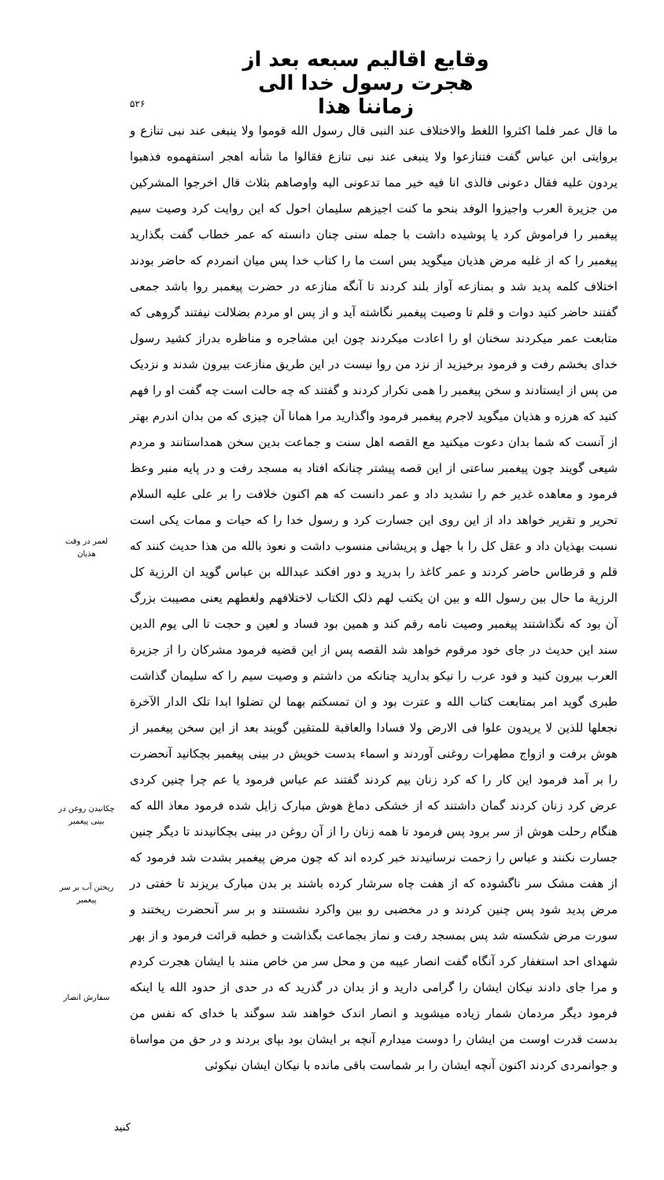وقایع اقالیم سبعه بعد از هجرت رسول خدا الی زماننا هذا
۵۲۶
ما قال عمر فلما اکثروا اللغط والاختلاف عند النبی قال رسول الله قوموا ولا ینبغی عند نبی تنازع و بروایتی ابن عباس گفت فتنازعوا ولا ینبغی عند نبی تنازع فقالوا ما شأنه اهجر استفهموه فذهبوا یردون علیه فقال دعونی فالذی انا فیه خیر مما تدعونی الیه واوصاهم بثلاث قال اخرجوا المشرکین من جزیرة العرب واجیزوا الوفد بنحو ما کنت اجیزهم سلیمان احول که این روایت کرد وصیت سیم پیغمبر را فراموش کرد یا پوشیده داشت با جمله سنی چنان دانسته که عمر خطاب گفت بگذارید پیغمبر را که از غلبه مرض هذیان میگوید بس است ما را کتاب خدا پس میان انمردم که حاضر بودند اختلاف کلمه پدید شد و بمنازعه آواز بلند کردند تا آنگه منازعه در حضرت پیغمبر روا باشد جمعی گفتند حاضر کنید دوات و قلم تا وصیت پیغمبر نگاشته آید و از پس او مردم بضلالت نیفتند گروهی که متابعت عمر میکردند سخنان او را اعادت میکردند چون این مشاجره و مناظره بدراز کشید رسول خدای بخشم رفت و فرمود برخیزید از نزد من روا نیست در این طریق منازعت بیرون شدند و نزدیک من پس از ایستادند و سخن پیغمبر را همی تکرار کردند و گفتند که چه حالت است چه گفت او را فهم کنید که هرزه و هذیان میگوید لاجرم پیغمبر فرمود واگذارید مرا همانا آن چیزی که من بدان اندرم بهتر از آنست که شما بدان دعوت میکنید مع القصه اهل سنت و جماعت بدین سخن همداستانند و مردم شیعی گویند چون پیغمبر ساعتی از این قصه پیشتر چنانکه افتاد به مسجد رفت و در پایه منبر وعظ فرمود و معاهده غدیر خم را تشدید داد و عمر دانست که هم اکنون خلافت را بر علی علیه السلام تحریر و تقریر خواهد داد از این روی این جسارت کرد و رسول خدا را که حیات و ممات یکی است نسبت بهذیان داد و عقل کل را با جهل و پریشانی منسوب داشت و نعوذ بالله من هذا حدیث کنند که قلم و قرطاس حاضر کردند و عمر کاغذ را بدرید و دور افکند عبدالله بن عباس گوید ان الرزیة کل الرزیة ما حال بین رسول الله و بین ان یکتب لهم ذلک الکتاب لاختلافهم ولغطهم یعنی مصیبت بزرگ آن بود که نگذاشتند پیغمبر وصیت نامه رقم کند و همین بود فساد و لعین و حجت تا الی یوم الدین سند این حدیث در جای خود مرقوم خواهد شد القصه پس از این قضیه فرمود مشرکان را از جزیرة العرب بیرون کنید و فود عرب را نیکو بدارید چنانکه من داشتم و وصیت سیم را که سلیمان گذاشت طبری گوید امر بمتابعت کتاب الله و عترت بود و ان تمسکتم بهما لن تضلوا ابدا تلک الدار الآخرة نجعلها للذین لا یریدون علوا فی الارض ولا فسادا والعاقبة للمتقین گویند بعد از این سخن پیغمبر از هوش برفت و ازواج مطهرات روغنی آوردند و اسماء بدست خویش در بینی پیغمبر بچکانید آنحضرت را بر آمد فرمود این کار را که کرد زنان بیم کردند گفتند عم عباس فرمود یا عم چرا چنین کردی عرض کرد زنان کردند گمان داشتند که از خشکی دماغ هوش مبارک زایل شده فرمود معاذ الله که هنگام رحلت هوش از سر برود پس فرمود تا همه زنان را از آن روغن در بینی بچکانیدند تا دیگر چنین جسارت نکنند و عباس را زحمت نرسانیدند خبر کرده اند که چون مرض پیغمبر بشدت شد فرمود که از هفت مشک سر ناگشوده که از هفت چاه سرشار کرده باشند بر بدن مبارک بریزند تا خفتی در مرض پدید شود پس چنین کردند و در مخضبی رو بین واکرد نشستند و بر سر آنحضرت ریختند و سورت مرض شکسته شد پس بمسجد رفت و نماز بجماعت بگذاشت و خطبه قرائت فرمود و از بهر شهدای احد استغفار کرد آنگاه گفت انصار عیبه من و محل سر من خاص منند با ایشان هجرت کردم و مرا جای دادند نیکان ایشان را گرامی دارید و از بدان در گذرید که در حدی از حدود الله یا اینکه فرمود دیگر مردمان شمار زیاده میشوید و انصار اندک خواهند شد سوگند با خدای که نفس من بدست قدرت اوست من ایشان را دوست میدارم آنچه بر ایشان بود بپای بردند و در حق من مواساة و جوانمردی کردند اکنون آنچه ایشان را بر شماست باقی مانده با نیکان ایشان نیکوئی
لعمر در وقت هذیان
چکانیدن روغن در بینی پیغمبر
ریختن آب بر سر پیغمبر
سفارش انصار
کنید